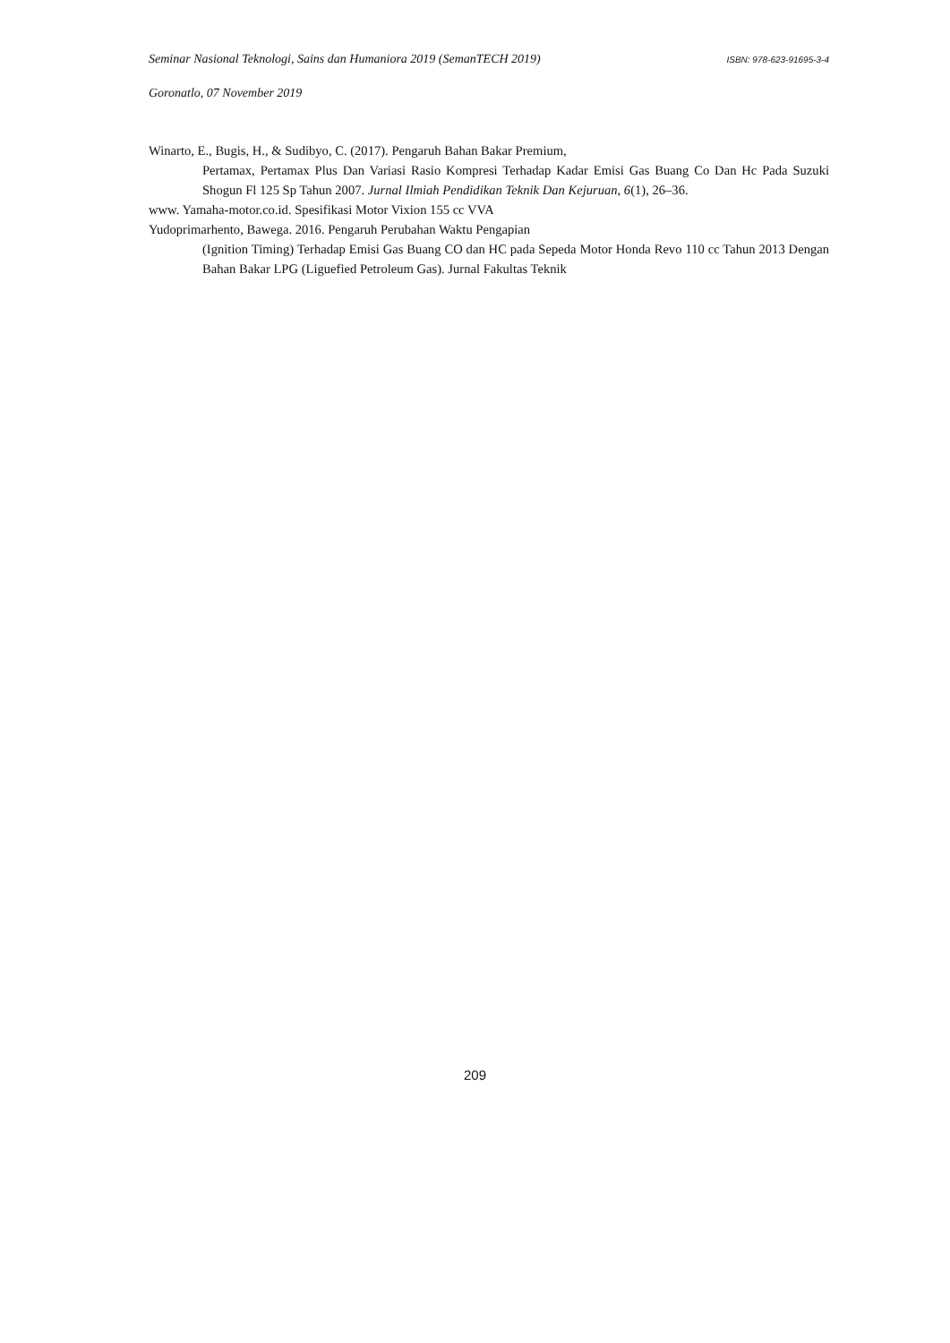Seminar Nasional Teknologi, Sains dan Humaniora 2019 (SemanTECH 2019) ISBN: 978-623-91695-3-4
Goronatlo, 07 November 2019
Winarto, E., Bugis, H., & Sudibyo, C. (2017). Pengaruh Bahan Bakar Premium,
Pertamax, Pertamax Plus Dan Variasi Rasio Kompresi Terhadap Kadar Emisi Gas Buang Co Dan Hc Pada Suzuki Shogun Fl 125 Sp Tahun 2007. Jurnal Ilmiah Pendidikan Teknik Dan Kejuruan, 6(1), 26–36.
www. Yamaha-motor.co.id. Spesifikasi Motor Vixion 155 cc VVA
Yudoprimarhento, Bawega. 2016. Pengaruh Perubahan Waktu Pengapian
(Ignition Timing) Terhadap Emisi Gas Buang CO dan HC pada Sepeda Motor Honda Revo 110 cc Tahun 2013 Dengan Bahan Bakar LPG (Liguefied Petroleum Gas). Jurnal Fakultas Teknik
209